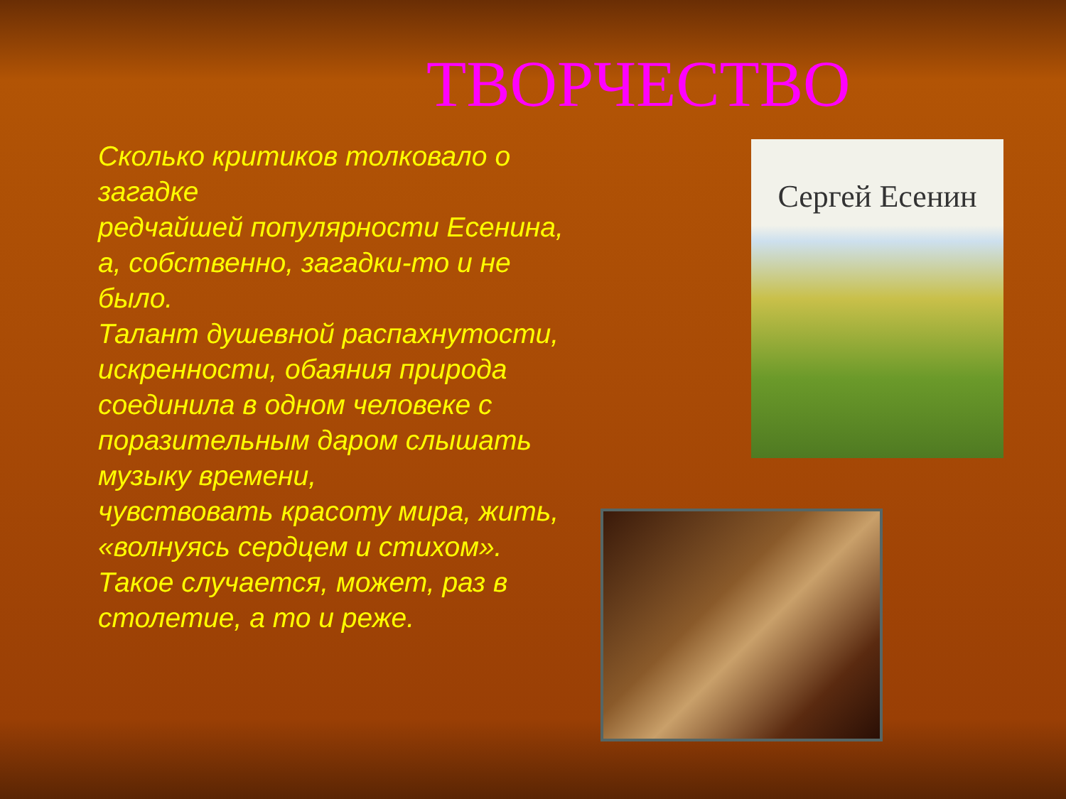ТВОРЧЕСТВО
Сколько критиков толковало о загадке
редчайшей популярности Есенина,
а, собственно, загадки-то и не было.
Талант душевной распахнутости, искренности, обаяния природа соединила в одном человеке с поразительным даром слышать музыку времени,
чувствовать красоту мира, жить, «волнуясь сердцем и стихом».
Такое случается, может, раз в столетие, а то и реже.
Сергей Есенин